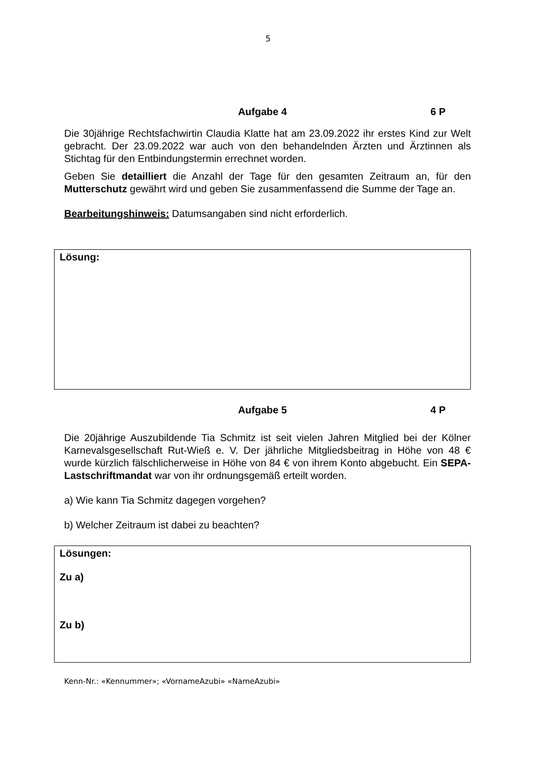5
Aufgabe 4 6 P
Die 30jährige Rechtsfachwirtin Claudia Klatte hat am 23.09.2022 ihr erstes Kind zur Welt gebracht. Der 23.09.2022 war auch von den behandelnden Ärzten und Ärztinnen als Stichtag für den Entbindungstermin errechnet worden.
Geben Sie detailliert die Anzahl der Tage für den gesamten Zeitraum an, für den Mutterschutz gewährt wird und geben Sie zusammenfassend die Summe der Tage an.
Bearbeitungshinweis: Datumsangaben sind nicht erforderlich.
Lösung:
Aufgabe 5 4 P
Die 20jährige Auszubildende Tia Schmitz ist seit vielen Jahren Mitglied bei der Kölner Karnevalsgesellschaft Rut-Wieß e. V. Der jährliche Mitgliedsbeitrag in Höhe von 48 € wurde kürzlich fälschlicherweise in Höhe von 84 € von ihrem Konto abgebucht. Ein SEPA-Lastschriftmandat war von ihr ordnungsgemäß erteilt worden.
a) Wie kann Tia Schmitz dagegen vorgehen?
b) Welcher Zeitraum ist dabei zu beachten?
Lösungen:
Zu a)
Zu b)
Kenn-Nr.: «Kennummer»; «VornameAzubi» «NameAzubi»